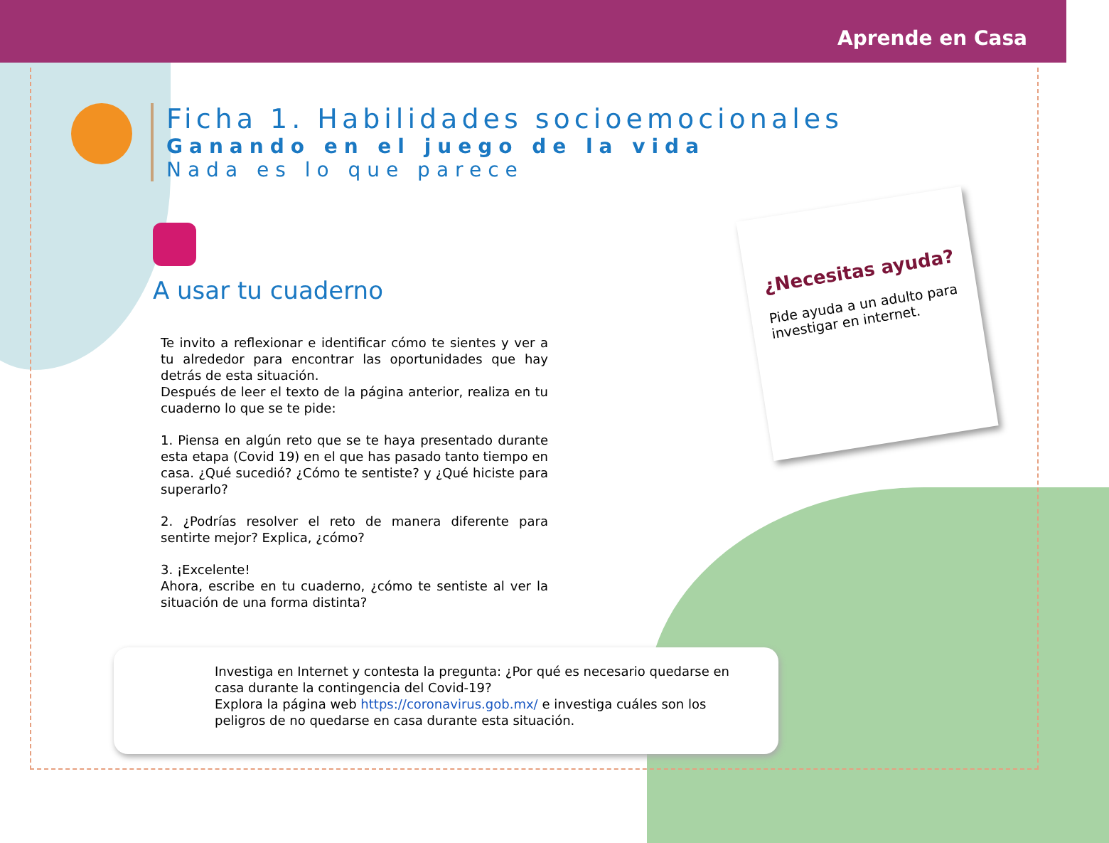Aprende en Casa
Ficha 1. Habilidades socioemocionales
Ganando en el juego de la vida
Nada es lo que parece
A usar tu cuaderno
Te invito a reflexionar e identificar cómo te sientes y ver a tu alrededor para encontrar las oportunidades que hay detrás de esta situación.
Después de leer el texto de la página anterior, realiza en tu cuaderno lo que se te pide:
1. Piensa en algún reto que se te haya presentado durante esta etapa (Covid 19) en el que has pasado tanto tiempo en casa. ¿Qué sucedió? ¿Cómo te sentiste? y ¿Qué hiciste para superarlo?
2. ¿Podrías resolver el reto de manera diferente para sentirte mejor? Explica, ¿cómo?
3. ¡Excelente!
Ahora, escribe en tu cuaderno, ¿cómo te sentiste al ver la situación de una forma distinta?
¿Necesitas ayuda?
Pide ayuda a un adulto para investigar en internet.
Investiga en Internet y contesta la pregunta: ¿Por qué es necesario quedarse en casa durante la contingencia del Covid-19?
Explora la página web https://coronavirus.gob.mx/ e investiga cuáles son los peligros de no quedarse en casa durante esta situación.